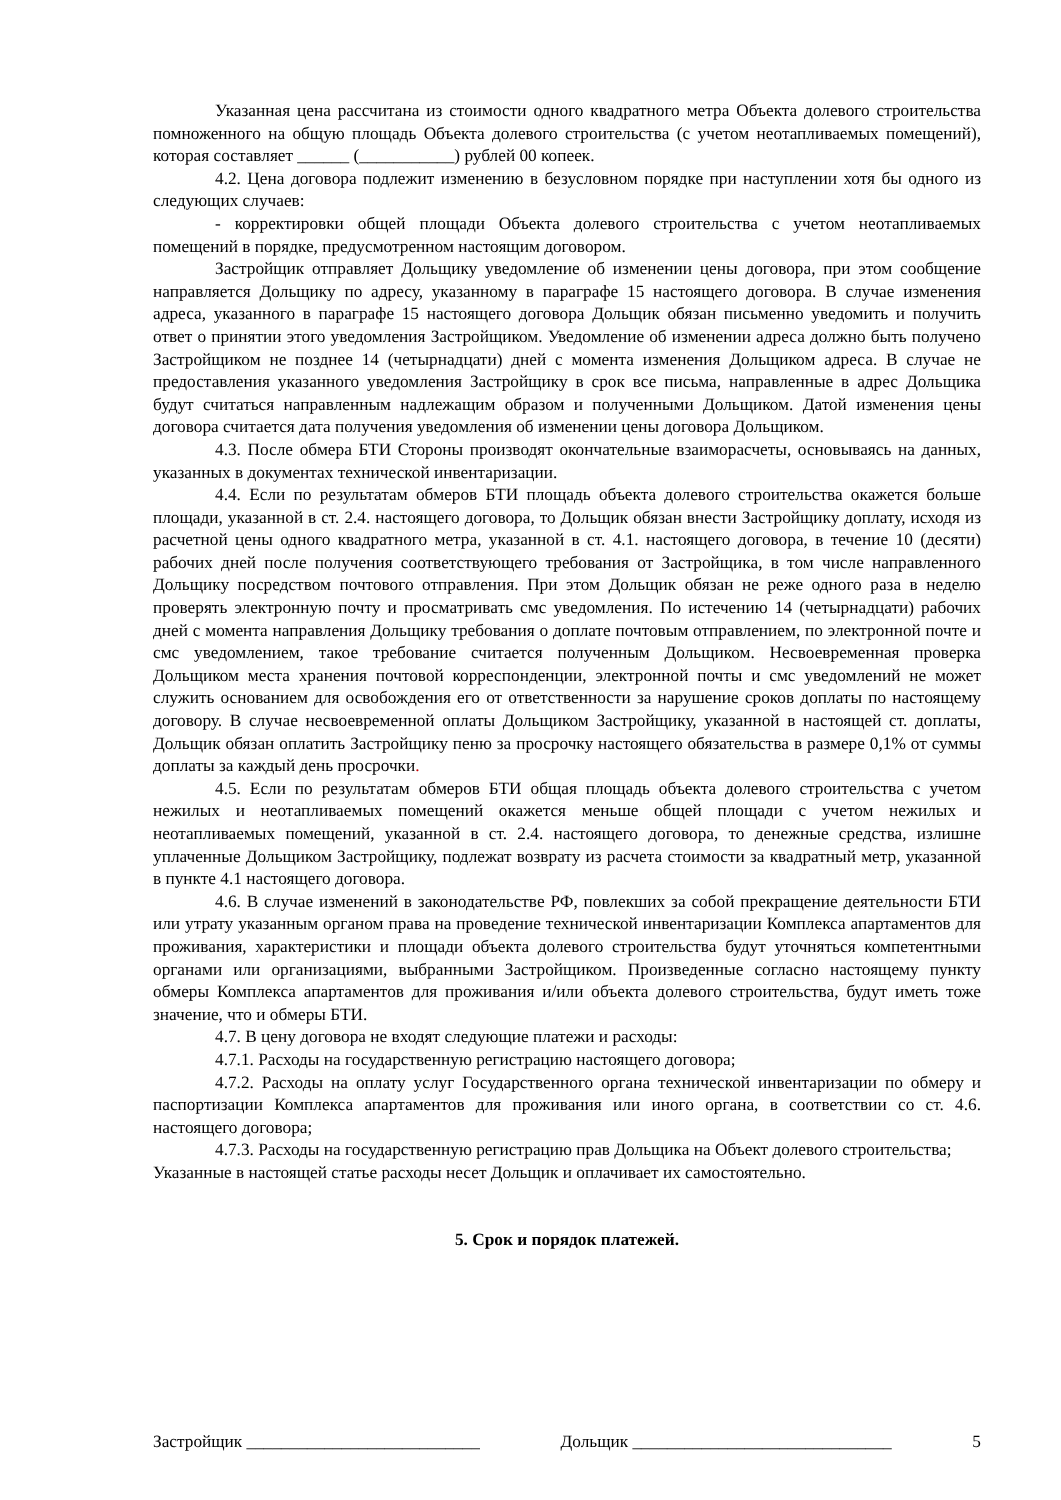Указанная цена рассчитана из стоимости одного квадратного метра Объекта долевого строительства помноженного на общую площадь Объекта долевого строительства (с учетом неотапливаемых помещений), которая составляет ______ (___________) рублей 00 копеек.
4.2. Цена договора подлежит изменению в безусловном порядке при наступлении хотя бы одного из следующих случаев:
- корректировки общей площади Объекта долевого строительства с учетом неотапливаемых помещений в порядке, предусмотренном настоящим договором.
Застройщик отправляет Дольщику уведомление об изменении цены договора, при этом сообщение направляется Дольщику по адресу, указанному в параграфе 15 настоящего договора. В случае изменения адреса, указанного в параграфе 15 настоящего договора Дольщик обязан письменно уведомить и получить ответ о принятии этого уведомления Застройщиком. Уведомление об изменении адреса должно быть получено Застройщиком не позднее 14 (четырнадцати) дней с момента изменения Дольщиком адреса. В случае не предоставления указанного уведомления Застройщику в срок все письма, направленные в адрес Дольщика будут считаться направленным надлежащим образом и полученными Дольщиком. Датой изменения цены договора считается дата получения уведомления об изменении цены договора Дольщиком.
4.3. После обмера БТИ Стороны производят окончательные взаиморасчеты, основываясь на данных, указанных в документах технической инвентаризации.
4.4. Если по результатам обмеров БТИ площадь объекта долевого строительства окажется больше площади, указанной в ст. 2.4. настоящего договора, то Дольщик обязан внести Застройщику доплату, исходя из расчетной цены одного квадратного метра, указанной в ст. 4.1. настоящего договора, в течение 10 (десяти) рабочих дней после получения соответствующего требования от Застройщика, в том числе направленного Дольщику посредством почтового отправления. При этом Дольщик обязан не реже одного раза в неделю проверять электронную почту и просматривать смс уведомления. По истечению 14 (четырнадцати) рабочих дней с момента направления Дольщику требования о доплате почтовым отправлением, по электронной почте и смс уведомлением, такое требование считается полученным Дольщиком. Несвоевременная проверка Дольщиком места хранения почтовой корреспонденции, электронной почты и смс уведомлений не может служить основанием для освобождения его от ответственности за нарушение сроков доплаты по настоящему договору. В случае несвоевременной оплаты Дольщиком Застройщику, указанной в настоящей ст. доплаты, Дольщик обязан оплатить Застройщику пеню за просрочку настоящего обязательства в размере 0,1% от суммы доплаты за каждый день просрочки.
4.5. Если по результатам обмеров БТИ общая площадь объекта долевого строительства с учетом нежилых и неотапливаемых помещений окажется меньше общей площади с учетом нежилых и неотапливаемых помещений, указанной в ст. 2.4. настоящего договора, то денежные средства, излишне уплаченные Дольщиком Застройщику, подлежат возврату из расчета стоимости за квадратный метр, указанной в пункте 4.1 настоящего договора.
4.6. В случае изменений в законодательстве РФ, повлекших за собой прекращение деятельности БТИ или утрату указанным органом права на проведение технической инвентаризации Комплекса апартаментов для проживания, характеристики и площади объекта долевого строительства будут уточняться компетентными органами или организациями, выбранными Застройщиком. Произведенные согласно настоящему пункту обмеры Комплекса апартаментов для проживания и/или объекта долевого строительства, будут иметь тоже значение, что и обмеры БТИ.
4.7. В цену договора не входят следующие платежи и расходы:
4.7.1. Расходы на государственную регистрацию настоящего договора;
4.7.2. Расходы на оплату услуг Государственного органа технической инвентаризации по обмеру и паспортизации Комплекса апартаментов для проживания или иного органа, в соответствии со ст. 4.6. настоящего договора;
4.7.3. Расходы на государственную регистрацию прав Дольщика на Объект долевого строительства;
Указанные в настоящей статье расходы несет Дольщик и оплачивает их самостоятельно.
5. Срок и порядок платежей.
Застройщик ___________________________ Дольщик ______________________________ 5